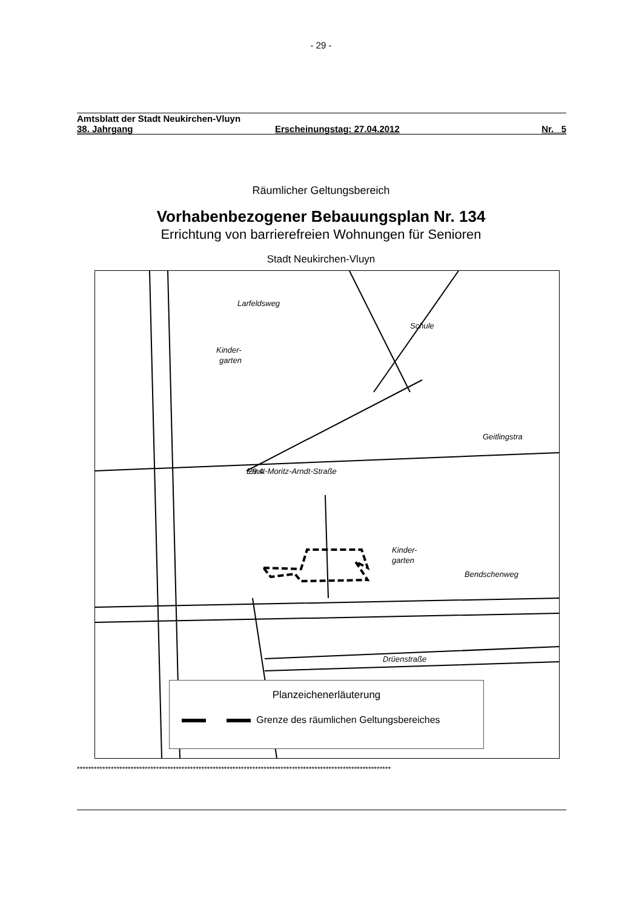- 29 -
Amtsblatt der Stadt Neukirchen-Vluyn
38. Jahrgang Erscheinungstag: 27.04.2012 Nr. 5
Räumlicher Geltungsbereich
Vorhabenbezogener Bebauungsplan Nr. 134
Errichtung von barrierefreien Wohnungen für Senioren
Stadt Neukirchen-Vluyn
Schule
Kinder-
garten
Bendschenweg
Kinder-
garten
Drüenstraße
Larfeldsweg
Ernst-Moritz-Arndt-Straße
Geitlingstra
29.4
Planzeichenerläuterung
Grenze des räumlichen Geltungsbereiches
***************************************************************************************************************